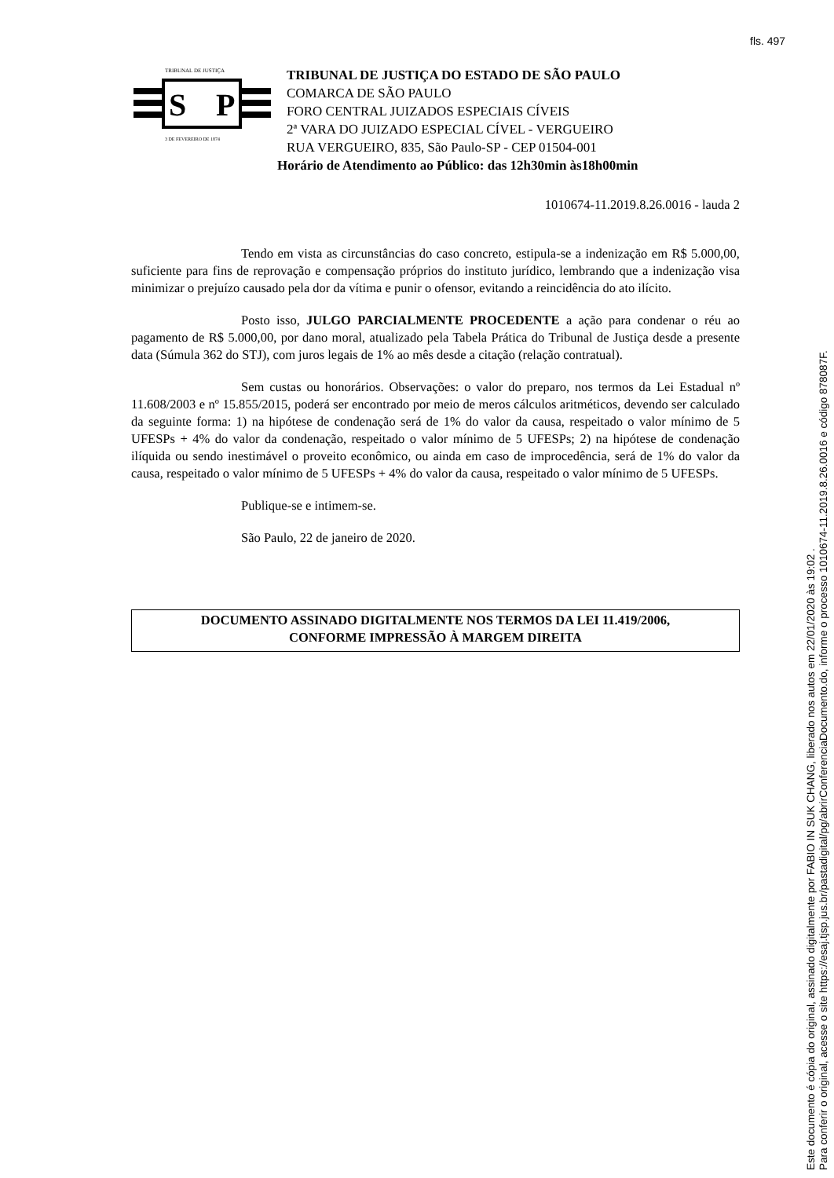fls. 497
S
P
TRIBUNAL DE JUSTIÇA
3 DE FEVEREIRO DE 1874
TRIBUNAL DE JUSTIÇA DO ESTADO DE SÃO PAULO
COMARCA DE SÃO PAULO
FORO CENTRAL JUIZADOS ESPECIAIS CÍVEIS
2ª VARA DO JUIZADO ESPECIAL CÍVEL - VERGUEIRO
RUA VERGUEIRO, 835, São Paulo-SP - CEP 01504-001
Horário de Atendimento ao Público: das 12h30min às18h00min
1010674-11.2019.8.26.0016 - lauda 2
Tendo em vista as circunstâncias do caso concreto, estipula-se a indenização em R$ 5.000,00, suficiente para fins de reprovação e compensação próprios do instituto jurídico, lembrando que a indenização visa minimizar o prejuízo causado pela dor da vítima e punir o ofensor, evitando a reincidência do ato ilícito.
Posto isso, JULGO PARCIALMENTE PROCEDENTE a ação para condenar o réu ao pagamento de R$ 5.000,00, por dano moral, atualizado pela Tabela Prática do Tribunal de Justiça desde a presente data (Súmula 362 do STJ), com juros legais de 1% ao mês desde a citação (relação contratual).
Sem custas ou honorários. Observações: o valor do preparo, nos termos da Lei Estadual nº 11.608/2003 e nº 15.855/2015, poderá ser encontrado por meio de meros cálculos aritméticos, devendo ser calculado da seguinte forma: 1) na hipótese de condenação será de 1% do valor da causa, respeitado o valor mínimo de 5 UFESPs + 4% do valor da condenação, respeitado o valor mínimo de 5 UFESPs; 2) na hipótese de condenação ilíquida ou sendo inestimável o proveito econômico, ou ainda em caso de improcedência, será de 1% do valor da causa, respeitado o valor mínimo de 5 UFESPs + 4% do valor da causa, respeitado o valor mínimo de 5 UFESPs.
Publique-se e intimem-se.
São Paulo, 22 de janeiro de 2020.
DOCUMENTO ASSINADO DIGITALMENTE NOS TERMOS DA LEI 11.419/2006,
CONFORME IMPRESSÃO À MARGEM DIREITA
Este documento é cópia do original, assinado digitalmente por FABIO IN SUK CHANG, liberado nos autos em 22/01/2020 às 19:02 .
Para conferir o original, acesse o site https://esaj.tjsp.jus.br/pastadigital/pg/abrirConferenciaDocumento.do, informe o processo 1010674-11.2019.8.26.0016 e código 878087F.